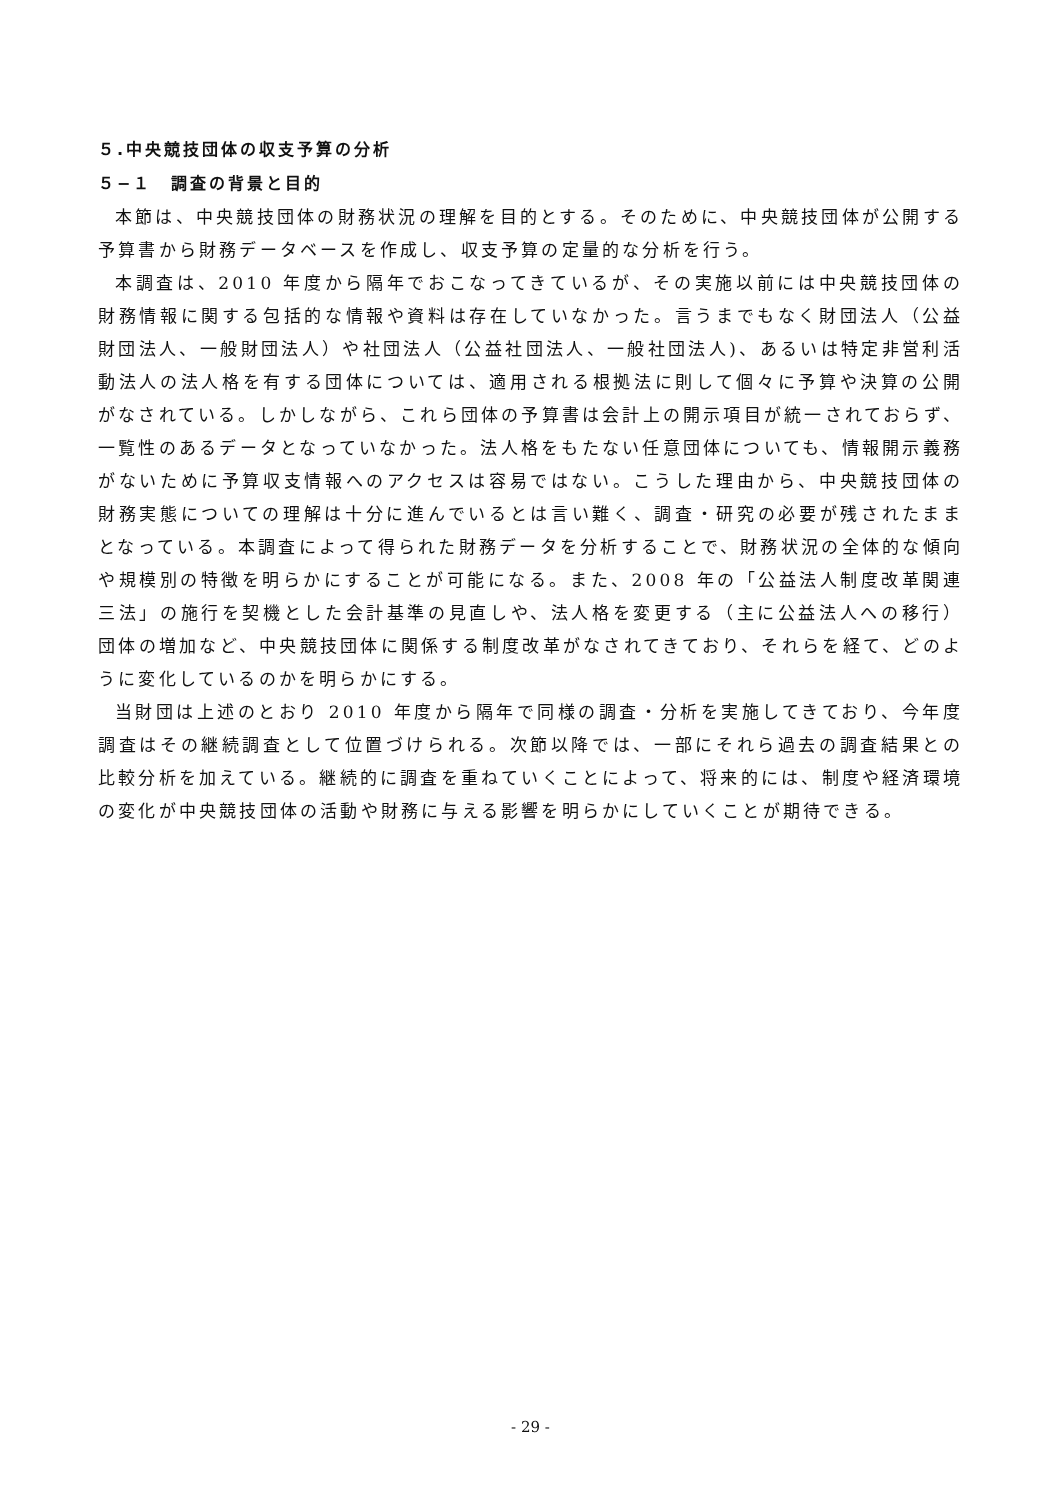５.中央競技団体の収支予算の分析
５−１　調査の背景と目的
本節は、中央競技団体の財務状況の理解を目的とする。そのために、中央競技団体が公開する予算書から財務データベースを作成し、収支予算の定量的な分析を行う。
本調査は、2010 年度から隔年でおこなってきているが、その実施以前には中央競技団体の財務情報に関する包括的な情報や資料は存在していなかった。言うまでもなく財団法人（公益財団法人、一般財団法人）や社団法人（公益社団法人、一般社団法人)、あるいは特定非営利活動法人の法人格を有する団体については、適用される根拠法に則して個々に予算や決算の公開がなされている。しかしながら、これら団体の予算書は会計上の開示項目が統一されておらず、一覧性のあるデータとなっていなかった。法人格をもたない任意団体についても、情報開示義務がないために予算収支情報へのアクセスは容易ではない。こうした理由から、中央競技団体の財務実態についての理解は十分に進んでいるとは言い難く、調査・研究の必要が残されたままとなっている。本調査によって得られた財務データを分析することで、財務状況の全体的な傾向や規模別の特徴を明らかにすることが可能になる。また、2008 年の「公益法人制度改革関連三法」の施行を契機とした会計基準の見直しや、法人格を変更する（主に公益法人への移行）団体の増加など、中央競技団体に関係する制度改革がなされてきており、それらを経て、どのように変化しているのかを明らかにする。
当財団は上述のとおり 2010 年度から隔年で同様の調査・分析を実施してきており、今年度調査はその継続調査として位置づけられる。次節以降では、一部にそれら過去の調査結果との比較分析を加えている。継続的に調査を重ねていくことによって、将来的には、制度や経済環境の変化が中央競技団体の活動や財務に与える影響を明らかにしていくことが期待できる。
- 29 -